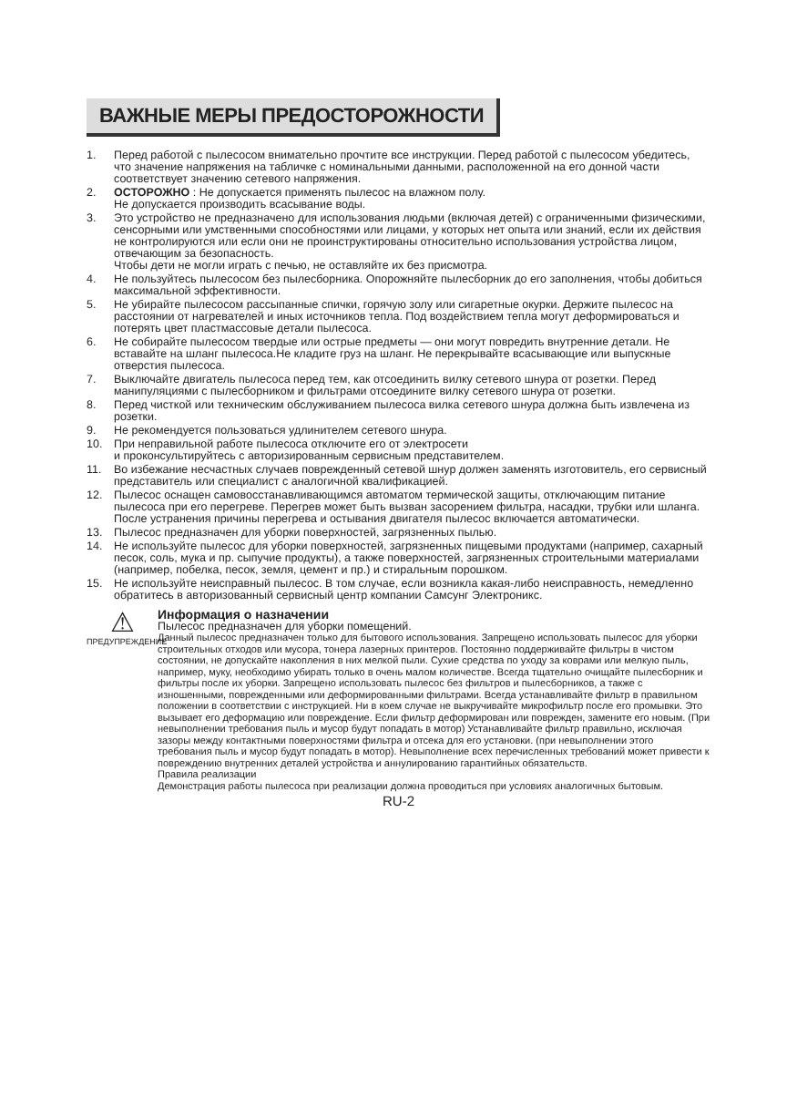ВАЖНЫЕ МЕРЫ ПРЕДОСТОРОЖНОСТИ
1. Перед работой с пылесосом внимательно прочтите все инструкции. Перед работой с пылесосом убедитесь, что значение напряжения на табличке с номинальными данными, расположенной на его донной части соответствует значению сетевого напряжения.
2. ОСТОРОЖНО : Не допускается применять пылесос на влажном полу.
Не допускается производить всасывание воды.
3. Это устройство не предназначено для использования людьми (включая детей) с ограниченными физическими, сенсорными или умственными способностями или лицами, у которых нет опыта или знаний, если их действия не контролируются или если они не проинструктированы относительно использования устройства лицом, отвечающим за безопасность.
Чтобы дети не могли играть с печью, не оставляйте их без присмотра.
4. Не пользуйтесь пылесосом без пылесборника. Опорожняйте пылесборник до его заполнения, чтобы добиться максимальной эффективности.
5. Не убирайте пылесосом рассыпанные спички, горячую золу или сигаретные окурки. Держите пылесос на расстоянии от нагревателей и иных источников тепла. Под воздействием тепла могут деформироваться и потерять цвет пластмассовые детали пылесоса.
6. Не собирайте пылесосом твердые или острые предметы — они могут повредить внутренние детали. Не вставайте на шланг пылесоса.Не кладите груз на шланг. Не перекрывайте всасывающие или выпускные отверстия пылесоса.
7. Выключайте двигатель пылесоса перед тем, как отсоединить вилку сетевого шнура от розетки. Перед манипуляциями с пылесборником и фильтрами отсоедините вилку сетевого шнура от розетки.
8. Перед чисткой или техническим обслуживанием пылесоса вилка сетевого шнура должна быть извлечена из розетки.
9. Не рекомендуется пользоваться удлинителем сетевого шнура.
10. При неправильной работе пылесоса отключите его от электросети
и проконсультируйтесь с авторизированным сервисным представителем.
11. Во избежание несчастных случаев поврежденный сетевой шнур должен заменять изготовитель, его сервисный представитель или специалист с аналогичной квалификацией.
12. Пылесос оснащен самовосстанавливающимся автоматом термической защиты, отключающим питание пылесоса при его перегреве. Перегрев может быть вызван засорением фильтра, насадки, трубки или шланга. После устранения причины перегрева и остывания двигателя пылесос включается автоматически.
13. Пылесос предназначен для уборки поверхностей, загрязненных пылью.
14. Не используйте пылесос для уборки поверхностей, загрязненных пищевыми продуктами (например, сахарный песок, соль, мука и пр. сыпучие продукты), а также поверхностей, загрязненных строительными материалами (например, побелка, песок, земля, цемент и пр.) и стиральным порошком.
15. Не используйте неисправный пылесос. В том случае, если возникла какая-либо неисправность, немедленно обратитесь в авторизованный сервисный центр компании Самсунг Электроникс.
⚠
ПРЕДУПРЕЖДЕНИЕ
Информация о назначении
Пылесос предназначен для уборки помещений.
Данный пылесос предназначен только для бытового использования. Запрещено использовать пылесос для уборки строительных отходов или мусора, тонера лазерных принтеров. Постоянно поддерживайте фильтры в чистом состоянии, не допускайте накопления в них мелкой пыли. Сухие средства по уходу за коврами или мелкую пыль, например, муку, необходимо убирать только в очень малом количестве. Всегда тщательно очищайте пылесборник и фильтры после их уборки. Запрещено использовать пылесос без фильтров и пылесборников, а также с изношенными, поврежденными или деформированными фильтрами. Всегда устанавливайте фильтр в правильном положении в соответствии с инструкцией. Ни в коем случае не выкручивайте микрофильтр после его промывки. Это вызывает его деформацию или повреждение. Если фильтр деформирован или поврежден, замените его новым. (При невыполнении требования пыль и мусор будут попадать в мотор) Устанавливайте фильтр правильно, исключая зазоры между контактными поверхностями фильтра и отсека для его установки. (при невыполнении этого требования пыль и мусор будут попадать в мотор). Невыполнение всех перечисленных требований может привести к повреждению внутренних деталей устройства и аннулированию гарантийных обязательств.
Правила реализации
Демонстрация работы пылесоса при реализации должна проводиться при условиях аналогичных бытовым.
RU-2